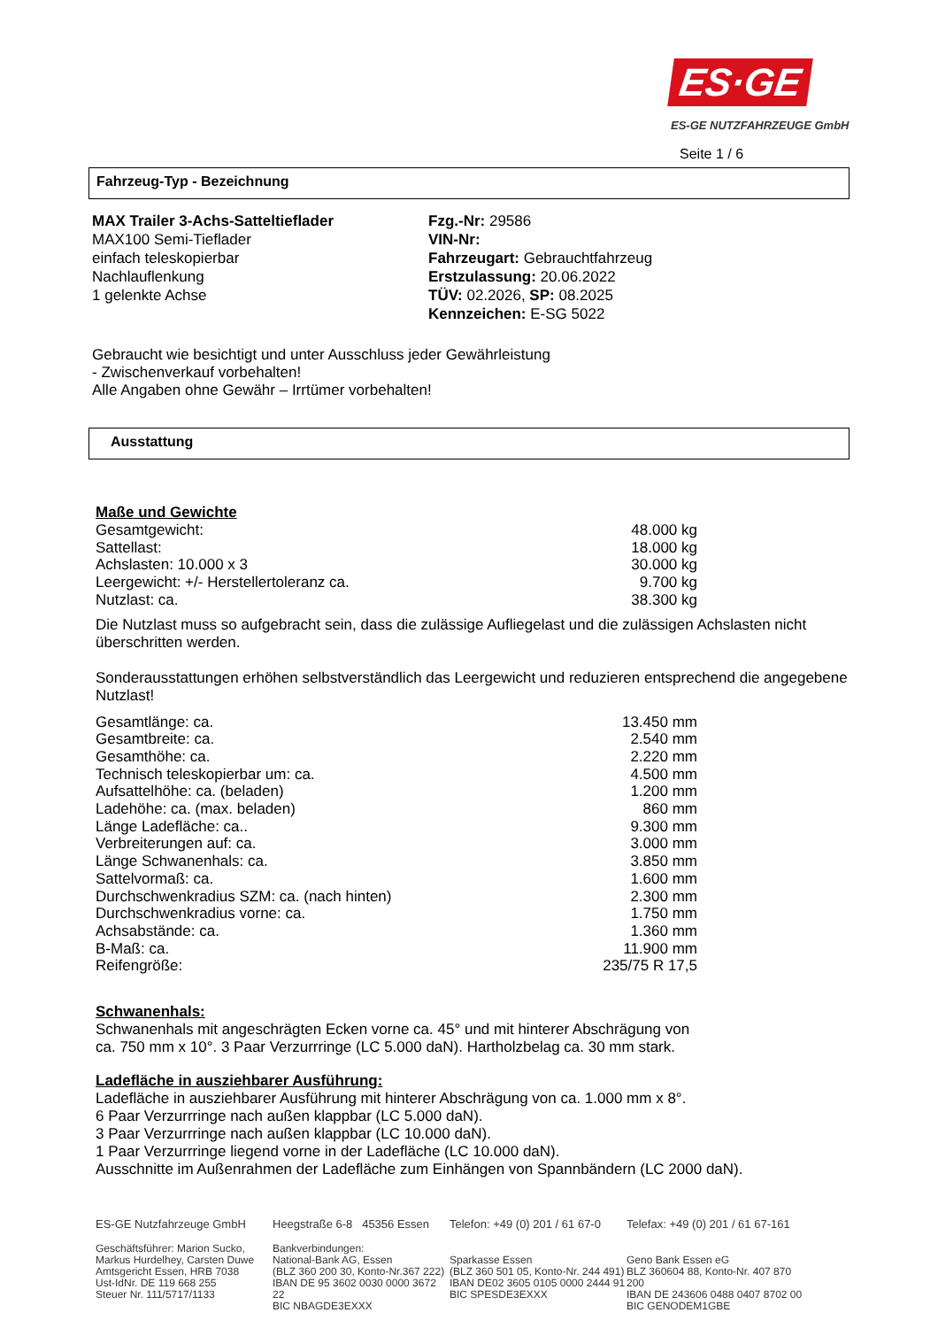ES·GE
ES-GE NUTZFAHRZEUGE GmbH
Seite 1 / 6
Fahrzeug-Typ - Bezeichnung
MAX Trailer 3-Achs-Satteltieflader
MAX100 Semi-Tieflader
einfach teleskopierbar
Nachlauflenkung
1 gelenkte Achse
Fzg.-Nr: 29586
VIN-Nr:
Fahrzeugart: Gebrauchtfahrzeug
Erstzulassung: 20.06.2022
TÜV: 02.2026, SP: 08.2025
Kennzeichen: E-SG 5022
Gebraucht wie besichtigt und unter Ausschluss jeder Gewährleistung
- Zwischenverkauf vorbehalten!
Alle Angaben ohne Gewähr – Irrtümer vorbehalten!
Ausstattung
Maße und Gewichte
| Gesamtgewicht: | 48.000 kg |
| Sattellast: | 18.000 kg |
| Achslasten: 10.000 x 3 | 30.000 kg |
| Leergewicht: +/- Herstellertoleranz ca. | 9.700 kg |
| Nutzlast: ca. | 38.300 kg |
Die Nutzlast muss so aufgebracht sein, dass die zulässige Aufliegelast und die zulässigen Achslasten nicht überschritten werden.
Sonderausstattungen erhöhen selbstverständlich das Leergewicht und reduzieren entsprechend die angegebene Nutzlast!
| Gesamtlänge: ca. | 13.450 mm |
| Gesamtbreite: ca. | 2.540 mm |
| Gesamthöhe: ca. | 2.220 mm |
| Technisch teleskopierbar um: ca. | 4.500 mm |
| Aufsattelhöhe: ca. (beladen) | 1.200 mm |
| Ladehöhe: ca. (max. beladen) | 860 mm |
| Länge Ladefläche: ca.. | 9.300 mm |
| Verbreiterungen auf: ca. | 3.000 mm |
| Länge Schwanenhals: ca. | 3.850 mm |
| Sattelvormaß: ca. | 1.600 mm |
| Durchschwenkradius SZM: ca. (nach hinten) | 2.300 mm |
| Durchschwenkradius vorne: ca. | 1.750 mm |
| Achsabstände: ca. | 1.360 mm |
| B-Maß: ca. | 11.900 mm |
| Reifengröße: | 235/75 R 17,5 |
Schwanenhals:
Schwanenhals mit angeschrägten Ecken vorne ca. 45° und mit hinterer Abschrägung von
ca. 750 mm x 10°. 3 Paar Verzurrringe (LC 5.000 daN). Hartholzbelag ca. 30 mm stark.
Ladefläche in ausziehbarer Ausführung:
Ladefläche in ausziehbarer Ausführung mit hinterer Abschrägung von ca. 1.000 mm x 8°.
6 Paar Verzurrringe nach außen klappbar (LC 5.000 daN).
3 Paar Verzurrringe nach außen klappbar (LC 10.000 daN).
1 Paar Verzurrringe liegend vorne in der Ladefläche (LC 10.000 daN).
Ausschnitte im Außenrahmen der Ladefläche zum Einhängen von Spannbändern (LC 2000 daN).
ES-GE Nutzfahrzeuge GmbH Heegstraße 6-8 45356 Essen
Telefon: +49 (0) 201 / 61 67-0
Telefax: +49 (0) 201 / 61 67-161
Geschäftsführer: Marion Sucko,
Markus Hurdelhey, Carsten Duwe
Amtsgericht Essen, HRB 7038
Ust-IdNr. DE 119 668 255
Steuer Nr. 111/5717/1133
Bankverbindungen:
National-Bank AG, Essen
(BLZ 360 200 30, Konto-Nr.367 222)
IBAN DE 95 3602 0030 0000 3672 22
BIC NBAGDE3EXXX
Sparkasse Essen
(BLZ 360 501 05, Konto-Nr. 244 491)
IBAN DE02 3605 0105 0000 2444 91
BIC SPESDE3EXXX
Geno Bank Essen eG
BLZ 360604 88, Konto-Nr. 407 870 200
IBAN DE 243606 0488 0407 8702 00
BIC GENODEM1GBE